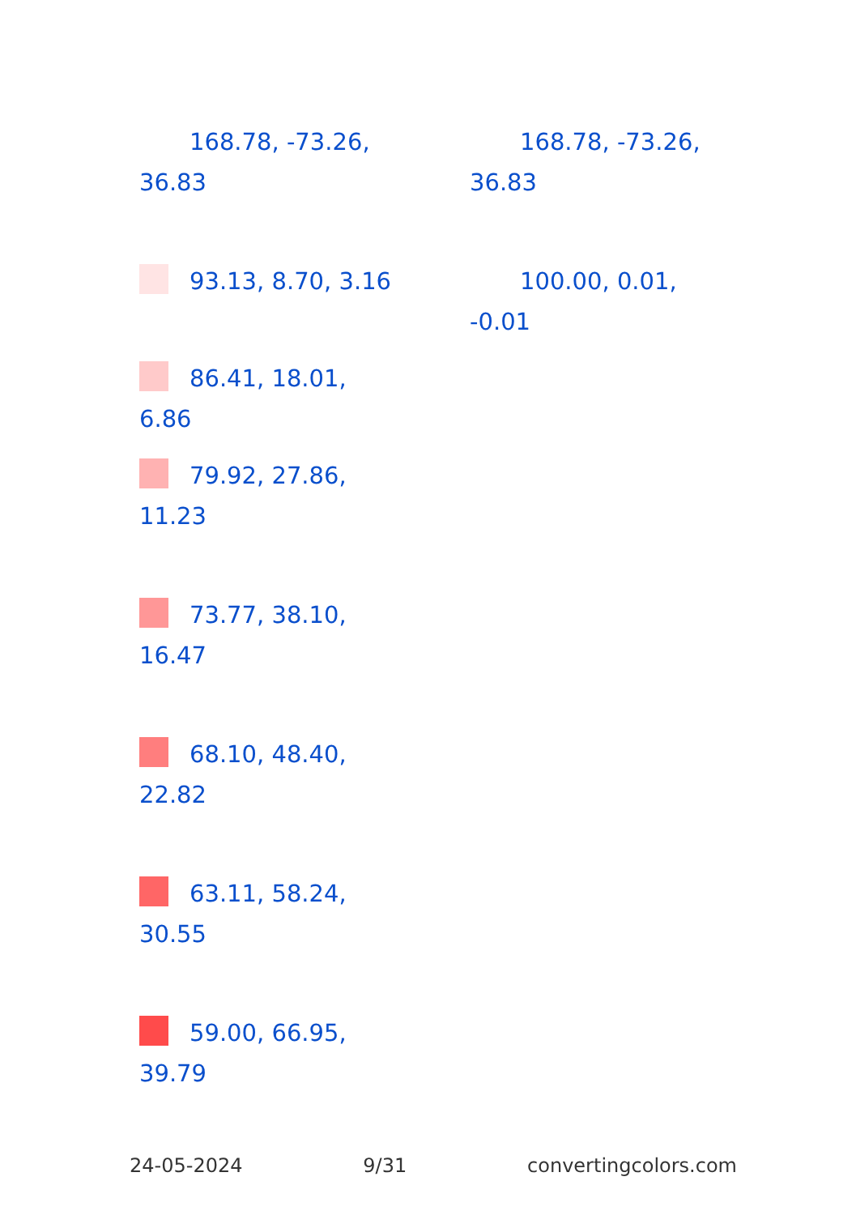168.78, -73.26, 36.83
93.13, 8.70, 3.16
86.41, 18.01, 6.86
79.92, 27.86, 11.23
73.77, 38.10, 16.47
68.10, 48.40, 22.82
63.11, 58.24, 30.55
59.00, 66.95, 39.79
168.78, -73.26, 36.83
100.00, 0.01, -0.01
24-05-2024 9/31 convertingcolors.com